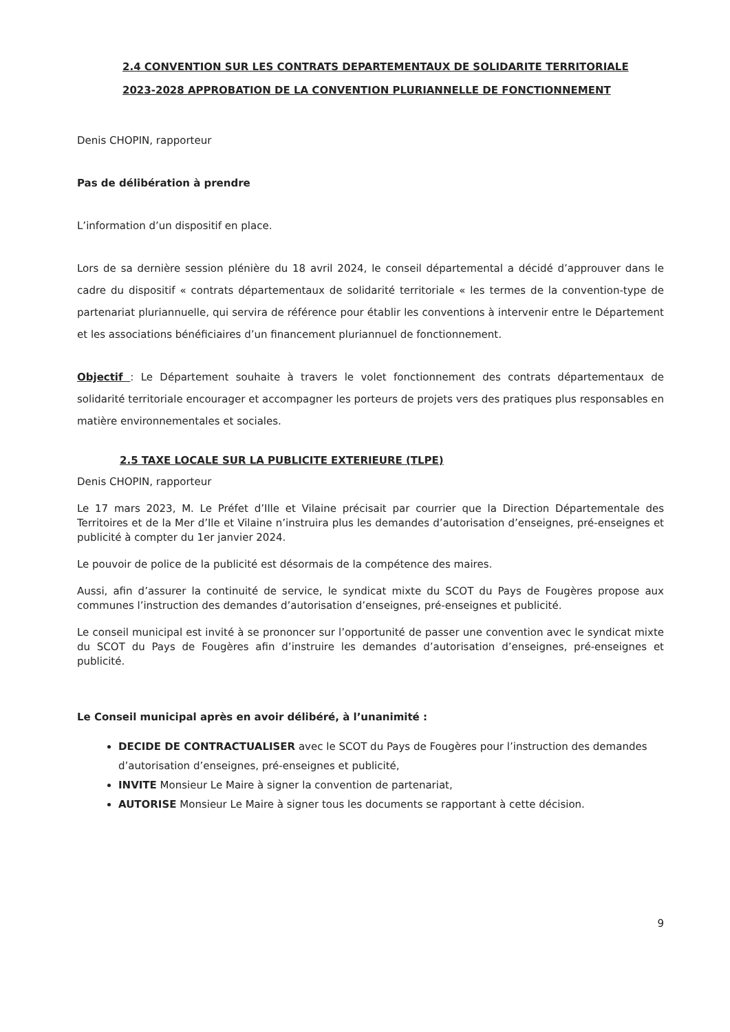2.4 CONVENTION SUR LES CONTRATS DEPARTEMENTAUX DE SOLIDARITE TERRITORIALE 2023-2028 APPROBATION DE LA CONVENTION PLURIANNELLE DE FONCTIONNEMENT
Denis CHOPIN, rapporteur
Pas de délibération à prendre
L’information d’un dispositif en place.
Lors de sa dernière session plénière du 18 avril 2024, le conseil départemental a décidé d’approuver dans le cadre du dispositif « contrats départementaux de solidarité territoriale « les termes de la convention-type de partenariat pluriannuelle, qui servira de référence pour établir les conventions à intervenir entre le Département et les associations bénéficiaires d’un financement pluriannuel de fonctionnement.
Objectif : Le Département souhaite à travers le volet fonctionnement des contrats départementaux de solidarité territoriale encourager et accompagner les porteurs de projets vers des pratiques plus responsables en matière environnementales et sociales.
2.5 TAXE LOCALE SUR LA PUBLICITE EXTERIEURE (TLPE)
Denis CHOPIN, rapporteur
Le 17 mars 2023, M. Le Préfet d’Ille et Vilaine précisait par courrier que la Direction Départementale des Territoires et de la Mer d’Ile et Vilaine n’instruira plus les demandes d’autorisation d’enseignes, pré-enseignes et publicité à compter du 1er janvier 2024.
Le pouvoir de police de la publicité est désormais de la compétence des maires.
Aussi, afin d’assurer la continuité de service, le syndicat mixte du SCOT du Pays de Fougères propose aux communes l’instruction des demandes d’autorisation d’enseignes, pré-enseignes et publicité.
Le conseil municipal est invité à se prononcer sur l’opportunité de passer une convention avec le syndicat mixte du SCOT du Pays de Fougères afin d’instruire les demandes d’autorisation d’enseignes, pré-enseignes et publicité.
Le Conseil municipal après en avoir délibéré, à l’unanimité :
DECIDE DE CONTRACTUALISER avec le SCOT du Pays de Fougères pour l’instruction des demandes d’autorisation d’enseignes, pré-enseignes et publicité,
INVITE Monsieur Le Maire à signer la convention de partenariat,
AUTORISE Monsieur Le Maire à signer tous les documents se rapportant à cette décision.
9